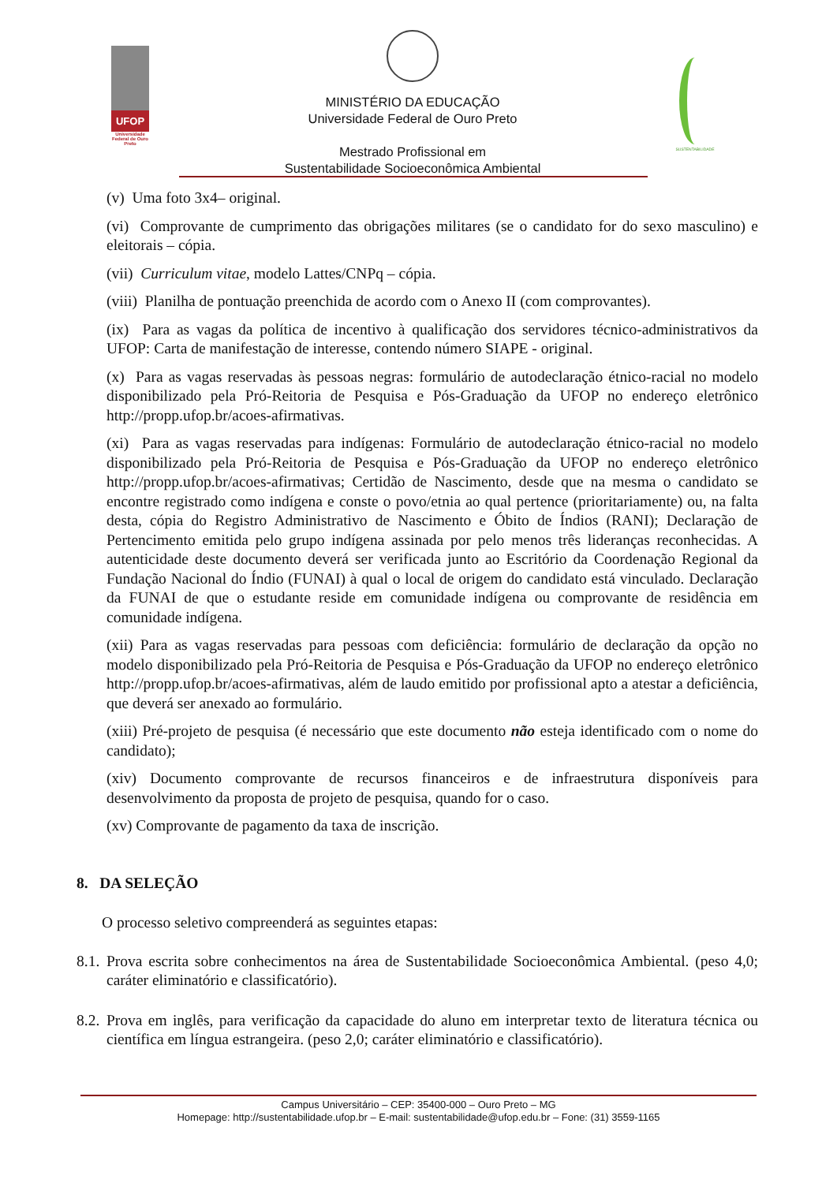UFOP
Universidade Federal de Ouro Preto
MINISTÉRIO DA EDUCAÇÃO
Universidade Federal de Ouro Preto
Mestrado Profissional em
Sustentabilidade Socioeconômica Ambiental
SUSTENTABILIDADE
(v) Uma foto 3x4– original.
(vi) Comprovante de cumprimento das obrigações militares (se o candidato for do sexo masculino) e eleitorais – cópia.
(vii) Curriculum vitae, modelo Lattes/CNPq – cópia.
(viii) Planilha de pontuação preenchida de acordo com o Anexo II (com comprovantes).
(ix) Para as vagas da política de incentivo à qualificação dos servidores técnico-administrativos da UFOP: Carta de manifestação de interesse, contendo número SIAPE - original.
(x) Para as vagas reservadas às pessoas negras: formulário de autodeclaração étnico-racial no modelo disponibilizado pela Pró-Reitoria de Pesquisa e Pós-Graduação da UFOP no endereço eletrônico http://propp.ufop.br/acoes-afirmativas.
(xi) Para as vagas reservadas para indígenas: Formulário de autodeclaração étnico-racial no modelo disponibilizado pela Pró-Reitoria de Pesquisa e Pós-Graduação da UFOP no endereço eletrônico http://propp.ufop.br/acoes-afirmativas; Certidão de Nascimento, desde que na mesma o candidato se encontre registrado como indígena e conste o povo/etnia ao qual pertence (prioritariamente) ou, na falta desta, cópia do Registro Administrativo de Nascimento e Óbito de Índios (RANI); Declaração de Pertencimento emitida pelo grupo indígena assinada por pelo menos três lideranças reconhecidas. A autenticidade deste documento deverá ser verificada junto ao Escritório da Coordenação Regional da Fundação Nacional do Índio (FUNAI) à qual o local de origem do candidato está vinculado. Declaração da FUNAI de que o estudante reside em comunidade indígena ou comprovante de residência em comunidade indígena.
(xii) Para as vagas reservadas para pessoas com deficiência: formulário de declaração da opção no modelo disponibilizado pela Pró-Reitoria de Pesquisa e Pós-Graduação da UFOP no endereço eletrônico http://propp.ufop.br/acoes-afirmativas, além de laudo emitido por profissional apto a atestar a deficiência, que deverá ser anexado ao formulário.
(xiii) Pré-projeto de pesquisa (é necessário que este documento não esteja identificado com o nome do candidato);
(xiv) Documento comprovante de recursos financeiros e de infraestrutura disponíveis para desenvolvimento da proposta de projeto de pesquisa, quando for o caso.
(xv) Comprovante de pagamento da taxa de inscrição.
8. DA SELEÇÃO
O processo seletivo compreenderá as seguintes etapas:
8.1. Prova escrita sobre conhecimentos na área de Sustentabilidade Socioeconômica Ambiental. (peso 4,0; caráter eliminatório e classificatório).
8.2. Prova em inglês, para verificação da capacidade do aluno em interpretar texto de literatura técnica ou científica em língua estrangeira. (peso 2,0; caráter eliminatório e classificatório).
Campus Universitário – CEP: 35400-000 – Ouro Preto – MG
Homepage: http://sustentabilidade.ufop.br – E-mail: sustentabilidade@ufop.edu.br – Fone: (31) 3559-1165